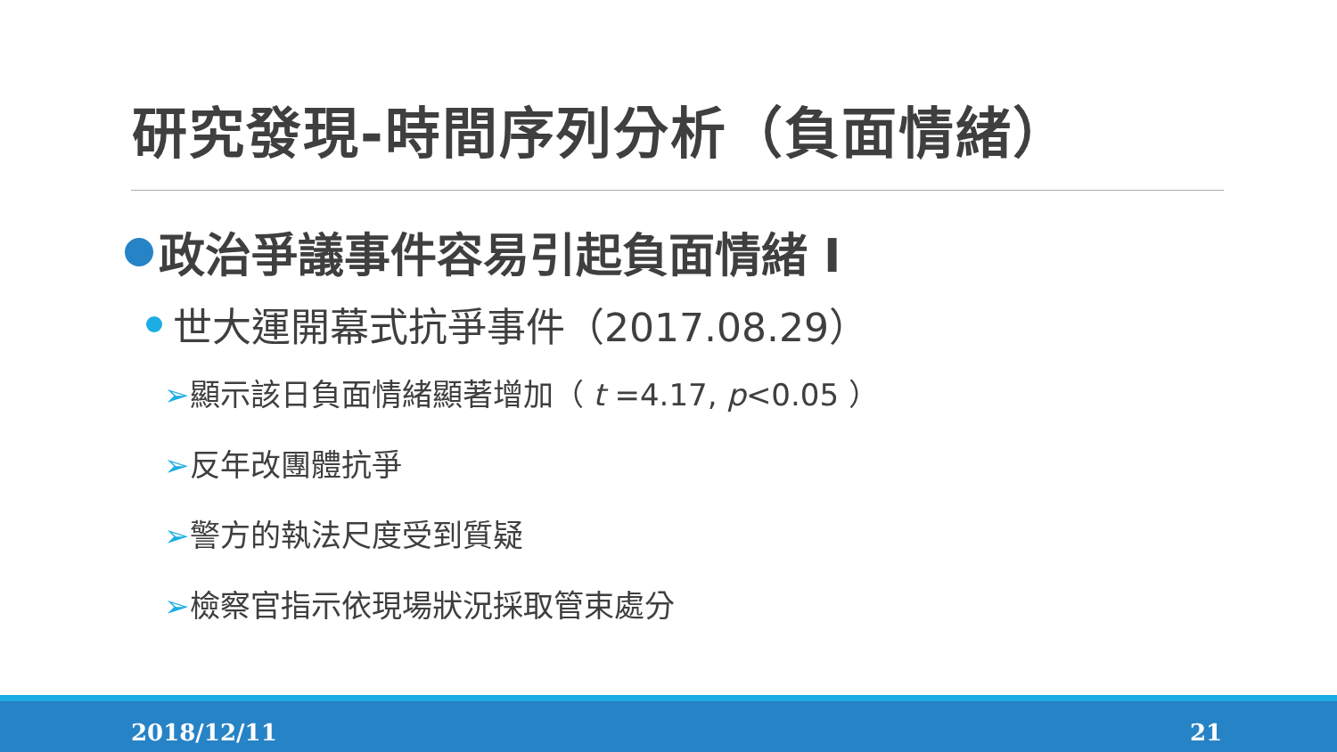研究發現-時間序列分析（負面情緒）
政治爭議事件容易引起負面情緒 I
世大運開幕式抗爭事件（2017.08.29）
➢顯示該日負面情緒顯著增加（ t =4.17, p<0.05 ）
➢反年改團體抗爭
➢警方的執法尺度受到質疑
➢檢察官指示依現場狀況採取管束處分
2018/12/11 21